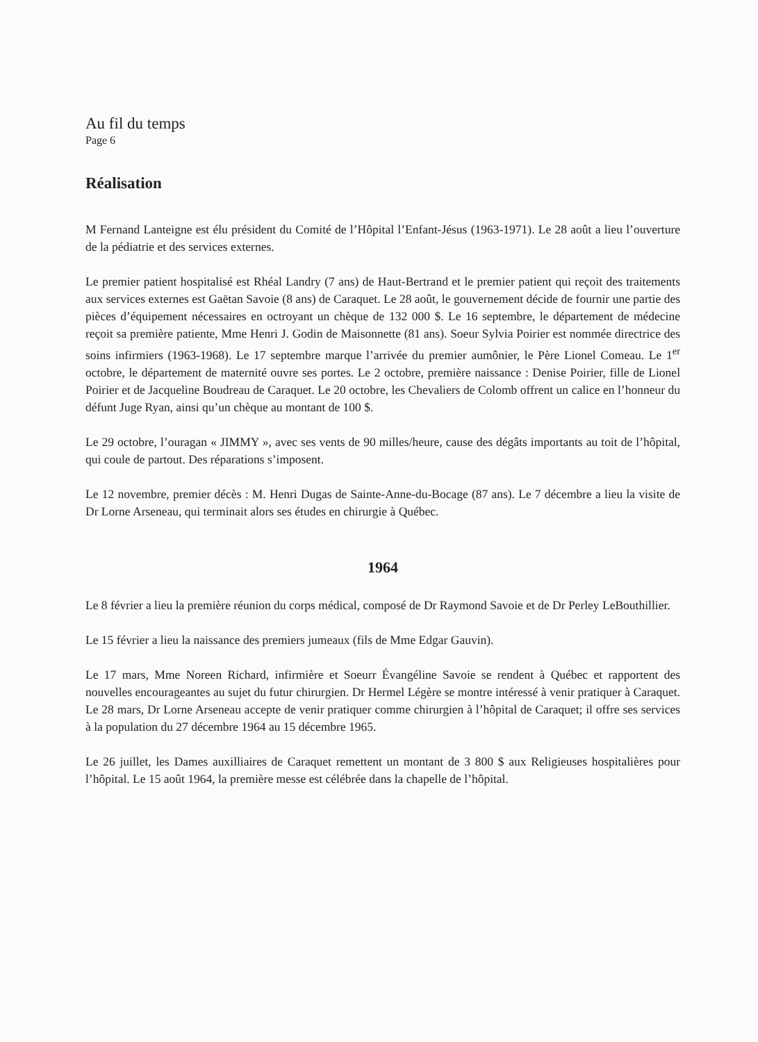Au fil du temps
Page 6
Réalisation
M Fernand Lanteigne est élu président du Comité de l’Hôpital l’Enfant-Jésus (1963-1971). Le 28 août a lieu l’ouverture de la pédiatrie et des services externes.
Le premier patient hospitalisé est Rhéal Landry (7 ans) de Haut-Bertrand et le premier patient qui reçoit des traitements aux services externes est Gaëtan Savoie (8 ans) de Caraquet. Le 28 août, le gouvernement décide de fournir une partie des pièces d’équipement nécessaires en octroyant un chèque de 132 000 $. Le 16 septembre, le département de médecine reçoit sa première patiente, Mme Henri J. Godin de Maisonnette (81 ans). Soeur Sylvia Poirier est nommée directrice des soins infirmiers (1963-1968). Le 17 septembre marque l’arrivée du premier aumônier, le Père Lionel Comeau. Le 1<sup>er</sup> octobre, le département de maternité ouvre ses portes. Le 2 octobre, première naissance : Denise Poirier, fille de Lionel Poirier et de Jacqueline Boudreau de Caraquet. Le 20 octobre, les Chevaliers de Colomb offrent un calice en l’honneur du défunt Juge Ryan, ainsi qu’un chèque au montant de 100 $.
Le 29 octobre, l’ouragan « JIMMY », avec ses vents de 90 milles/heure, cause des dégâts importants au toit de l’hôpital, qui coule de partout. Des réparations s’imposent.
Le 12 novembre, premier décès : M. Henri Dugas de Sainte-Anne-du-Bocage (87 ans). Le 7 décembre a lieu la visite de Dr Lorne Arseneau, qui terminait alors ses études en chirurgie à Québec.
1964
Le 8 février a lieu la première réunion du corps médical, composé de Dr Raymond Savoie et de Dr Perley LeBouthillier.
Le 15 février a lieu la naissance des premiers jumeaux (fils de Mme Edgar Gauvin).
Le 17 mars, Mme Noreen Richard, infirmière et Soeurr Évangéline Savoie se rendent à Québec et rapportent des nouvelles encourageantes au sujet du futur chirurgien. Dr Hermel Légère se montre intéressé à venir pratiquer à Caraquet. Le 28 mars, Dr Lorne Arseneau accepte de venir pratiquer comme chirurgien à l’hôpital de Caraquet; il offre ses services à la population du 27 décembre 1964 au 15 décembre 1965.
Le 26 juillet, les Dames auxilliaires de Caraquet remettent un montant de 3 800 $ aux Religieuses hospitalières pour l’hôpital. Le 15 août 1964, la première messe est célébrée dans la chapelle de l’hôpital.